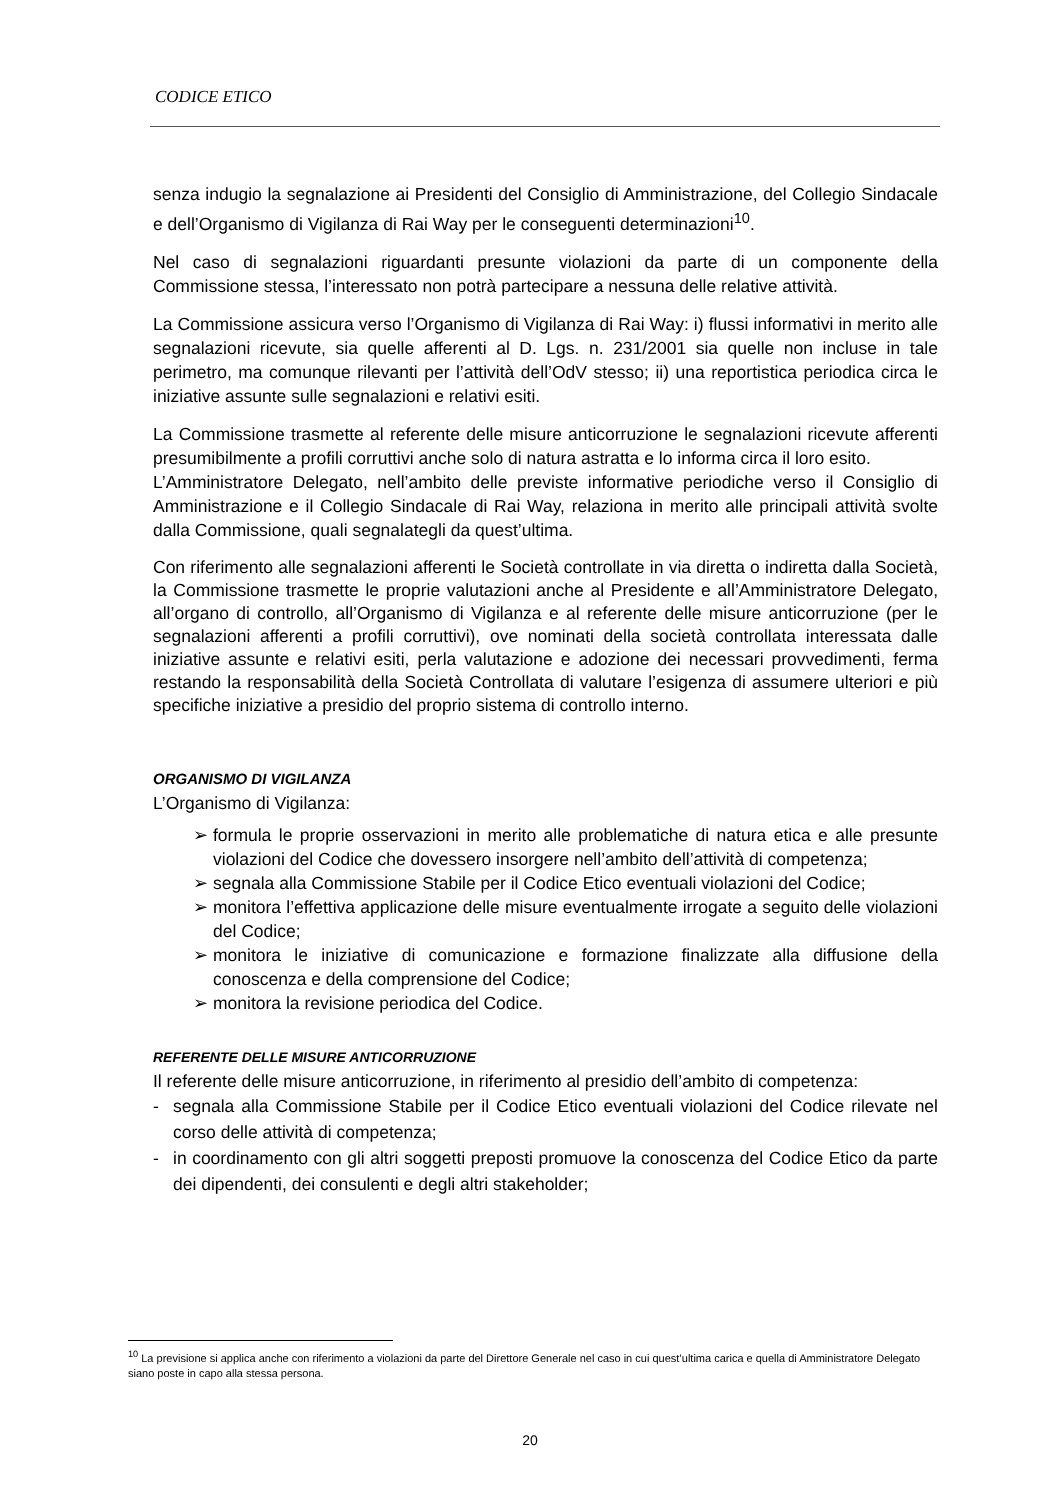CODICE ETICO
senza indugio la segnalazione ai Presidenti del Consiglio di Amministrazione, del Collegio Sindacale e dell’Organismo di Vigilanza di Rai Way per le conseguenti determinazioni<sup>10</sup>.
Nel caso di segnalazioni riguardanti presunte violazioni da parte di un componente della Commissione stessa, l’interessato non potrà partecipare a nessuna delle relative attività.
La Commissione assicura verso l’Organismo di Vigilanza di Rai Way: i) flussi informativi in merito alle segnalazioni ricevute, sia quelle afferenti al D. Lgs. n. 231/2001 sia quelle non incluse in tale perimetro, ma comunque rilevanti per l’attività dell’OdV stesso; ii) una reportistica periodica circa le iniziative assunte sulle segnalazioni e relativi esiti.
La Commissione trasmette al referente delle misure anticorruzione le segnalazioni ricevute afferenti presumibilmente a profili corruttivi anche solo di natura astratta e lo informa circa il loro esito.
L’Amministratore Delegato, nell’ambito delle previste informative periodiche verso il Consiglio di Amministrazione e il Collegio Sindacale di Rai Way, relaziona in merito alle principali attività svolte dalla Commissione, quali segnalategli da quest’ultima.
Con riferimento alle segnalazioni afferenti le Società controllate in via diretta o indiretta dalla Società, la Commissione trasmette le proprie valutazioni anche al Presidente e all’Amministratore Delegato, all’organo di controllo, all’Organismo di Vigilanza e al referente delle misure anticorruzione (per le segnalazioni afferenti a profili corruttivi), ove nominati della società controllata interessata dalle iniziative assunte e relativi esiti, perla valutazione e adozione dei necessari provvedimenti, ferma restando la responsabilità della Società Controllata di valutare l’esigenza di assumere ulteriori e più specifiche iniziative a presidio del proprio sistema di controllo interno.
ORGANISMO DI VIGILANZA
L’Organismo di Vigilanza:
➢ formula le proprie osservazioni in merito alle problematiche di natura etica e alle presunte violazioni del Codice che dovessero insorgere nell’ambito dell’attività di competenza;
➢ segnala alla Commissione Stabile per il Codice Etico eventuali violazioni del Codice;
➢ monitora l’effettiva applicazione delle misure eventualmente irrogate a seguito delle violazioni del Codice;
➢ monitora le iniziative di comunicazione e formazione finalizzate alla diffusione della conoscenza e della comprensione del Codice;
➢ monitora la revisione periodica del Codice.
REFERENTE DELLE MISURE ANTICORRUZIONE
Il referente delle misure anticorruzione, in riferimento al presidio dell’ambito di competenza:
- segnala alla Commissione Stabile per il Codice Etico eventuali violazioni del Codice rilevate nel corso delle attività di competenza;
- in coordinamento con gli altri soggetti preposti promuove la conoscenza del Codice Etico da parte dei dipendenti, dei consulenti e degli altri stakeholder;
<sup>10</sup> La previsione si applica anche con riferimento a violazioni da parte del Direttore Generale nel caso in cui quest’ultima carica e quella di Amministratore Delegato siano poste in capo alla stessa persona.
20